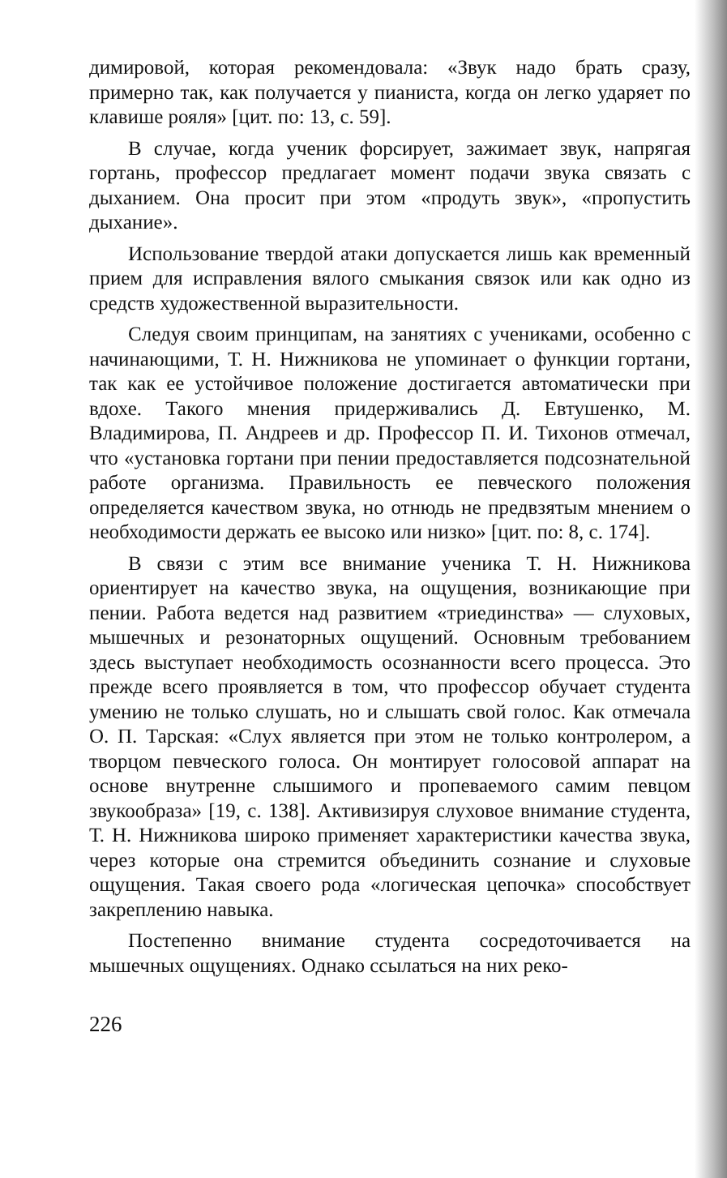димировой, которая рекомендовала: «Звук надо брать сразу, примерно так, как получается у пианиста, когда он легко ударяет по клавише рояля» [цит. по: 13, с. 59].
В случае, когда ученик форсирует, зажимает звук, напрягая гортань, профессор предлагает момент подачи звука связать с дыханием. Она просит при этом «продуть звук», «пропустить дыхание».
Использование твердой атаки допускается лишь как временный прием для исправления вялого смыкания связок или как одно из средств художественной выразительности.
Следуя своим принципам, на занятиях с учениками, особенно с начинающими, Т. Н. Нижникова не упоминает о функции гортани, так как ее устойчивое положение достигается автоматически при вдохе. Такого мнения придерживались Д. Евтушенко, М. Владимирова, П. Андреев и др. Профессор П. И. Тихонов отмечал, что «установка гортани при пении предоставляется подсознательной работе организма. Правильность ее певческого положения определяется качеством звука, но отнюдь не предвзятым мнением о необходимости держать ее высоко или низко» [цит. по: 8, с. 174].
В связи с этим все внимание ученика Т. Н. Нижникова ориентирует на качество звука, на ощущения, возникающие при пении. Работа ведется над развитием «триединства» — слуховых, мышечных и резонаторных ощущений. Основным требованием здесь выступает необходимость осознанности всего процесса. Это прежде всего проявляется в том, что профессор обучает студента умению не только слушать, но и слышать свой голос. Как отмечала О. П. Тарская: «Слух является при этом не только контролером, а творцом певческого голоса. Он монтирует голосовой аппарат на основе внутренне слышимого и пропеваемого самим певцом звукообраза» [19, с. 138]. Активизируя слуховое внимание студента, Т. Н. Нижникова широко применяет характеристики качества звука, через которые она стремится объединить сознание и слуховые ощущения. Такая своего рода «логическая цепочка» способствует закреплению навыка.
Постепенно внимание студента сосредоточивается на мышечных ощущениях. Однако ссылаться на них реко-
226